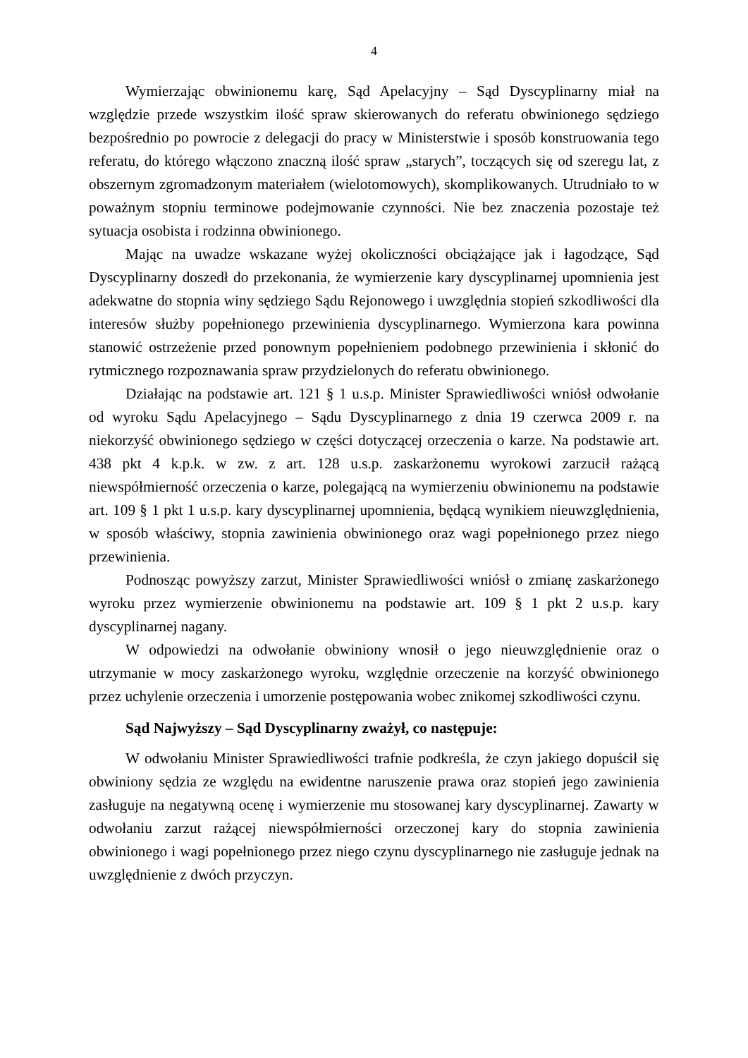4
Wymierzając obwinionemu karę, Sąd Apelacyjny – Sąd Dyscyplinarny miał na względzie przede wszystkim ilość spraw skierowanych do referatu obwinionego sędziego bezpośrednio po powrocie z delegacji do pracy w Ministerstwie i sposób konstruowania tego referatu, do którego włączono znaczną ilość spraw „starych”, toczących się od szeregu lat, z obszernym zgromadzonym materiałem (wielotomowych), skomplikowanych. Utrudniało to w poważnym stopniu terminowe podejmowanie czynności. Nie bez znaczenia pozostaje też sytuacja osobista i rodzinna obwinionego.
Mając na uwadze wskazane wyżej okoliczności obciążające jak i łagodzące, Sąd Dyscyplinarny doszedł do przekonania, że wymierzenie kary dyscyplinarnej upomnienia jest adekwatne do stopnia winy sędziego Sądu Rejonowego i uwzględnia stopień szkodliwości dla interesów służby popełnionego przewinienia dyscyplinarnego. Wymierzona kara powinna stanowić ostrzeżenie przed ponownym popełnieniem podobnego przewinienia i skłonić do rytmicznego rozpoznawania spraw przydzielonych do referatu obwinionego.
Działając na podstawie art. 121 § 1 u.s.p. Minister Sprawiedliwości wniósł odwołanie od wyroku Sądu Apelacyjnego – Sądu Dyscyplinarnego z dnia 19 czerwca 2009 r. na niekorzyść obwinionego sędziego w części dotyczącej orzeczenia o karze. Na podstawie art. 438 pkt 4 k.p.k. w zw. z art. 128 u.s.p. zaskarżonemu wyrokowi zarzucił rażącą niewspółmierność orzeczenia o karze, polegającą na wymierzeniu obwinionemu na podstawie art. 109 § 1 pkt 1 u.s.p. kary dyscyplinarnej upomnienia, będącą wynikiem nieuwzględnienia, w sposób właściwy, stopnia zawinienia obwinionego oraz wagi popełnionego przez niego przewinienia.
Podnosząc powyższy zarzut, Minister Sprawiedliwości wniósł o zmianę zaskarżonego wyroku przez wymierzenie obwinionemu na podstawie art. 109 § 1 pkt 2 u.s.p. kary dyscyplinarnej nagany.
W odpowiedzi na odwołanie obwiniony wnosił o jego nieuwzględnienie oraz o utrzymanie w mocy zaskarżonego wyroku, względnie orzeczenie na korzyść obwinionego przez uchylenie orzeczenia i umorzenie postępowania wobec znikomej szkodliwości czynu.
Sąd Najwyższy – Sąd Dyscyplinarny zważył, co następuje:
W odwołaniu Minister Sprawiedliwości trafnie podkreśla, że czyn jakiego dopuścił się obwiniony sędzia ze względu na ewidentne naruszenie prawa oraz stopień jego zawinienia zasługuje na negatywną ocenę i wymierzenie mu stosowanej kary dyscyplinarnej. Zawarty w odwołaniu zarzut rażącej niewspółmierności orzeczonej kary do stopnia zawinienia obwinionego i wagi popełnionego przez niego czynu dyscyplinarnego nie zasługuje jednak na uwzględnienie z dwóch przyczyn.